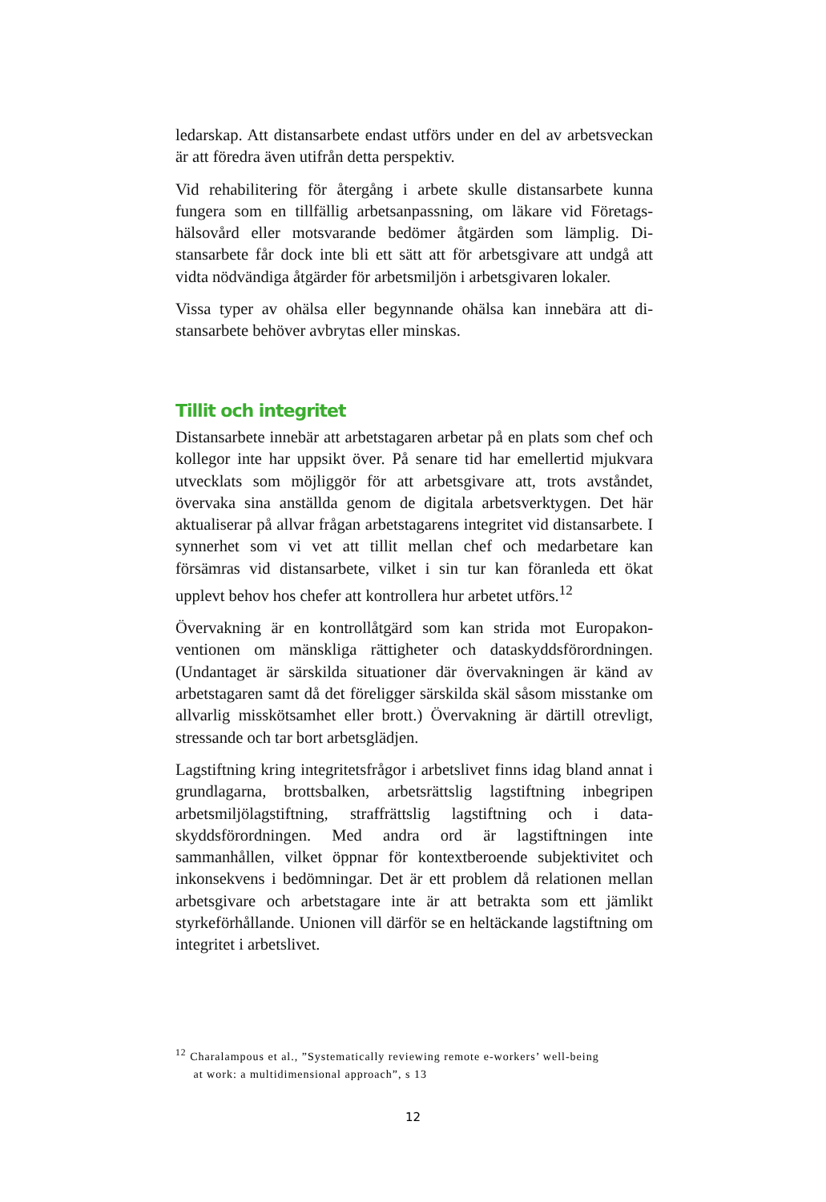ledarskap. Att distansarbete endast utförs under en del av arbets­veckan är att föredra även utifrån detta perspektiv.
Vid rehabilitering för återgång i arbete skulle distansarbete kunna fungera som en tillfällig arbetsanpassning, om läkare vid Företags­hälsovård eller motsvarande bedömer åtgärden som lämplig. Di­stansarbete får dock inte bli ett sätt att för arbetsgivare att undgå att vidta nödvändiga åtgärder för arbetsmiljön i arbetsgivaren lokaler.
Vissa typer av ohälsa eller begynnande ohälsa kan innebära att di­stansarbete behöver avbrytas eller minskas.
Tillit och integritet
Distansarbete innebär att arbetstagaren arbetar på en plats som chef och kollegor inte har uppsikt över. På senare tid har emellertid mjuk­vara utvecklats som möjliggör för att arbetsgivare att, trots avstån­det, övervaka sina anställda genom de digitala arbetsverktygen. Det här aktualiserar på allvar frågan arbetstagarens integritet vid di­stansarbete. I synnerhet som vi vet att tillit mellan chef och medar­betare kan försämras vid distansarbete, vilket i sin tur kan föranleda ett ökat upplevt behov hos chefer att kontrollera hur arbetet utförs.<sup>12</sup>
Övervakning är en kontrollåtgärd som kan strida mot Europakon­ventionen om mänskliga rättigheter och dataskyddsförordningen. (Undantaget är särskilda situationer där övervakningen är känd av arbetstagaren samt då det föreligger särskilda skäl såsom misstanke om allvarlig misskötsamhet eller brott.) Övervakning är därtill otrevligt, stressande och tar bort arbetsglädjen.
Lagstiftning kring integritetsfrågor i arbetslivet finns idag bland an­nat i grundlagarna, brottsbalken, arbetsrättslig lagstiftning inbegri­pen arbetsmiljölagstiftning, straffrättslig lagstiftning och i data­skyddsförordningen. Med andra ord är lagstiftningen inte sammanhållen, vilket öppnar för kontextberoende subjektivitet och inkonsekvens i bedömningar. Det är ett problem då relationen mel­lan arbetsgivare och arbetstagare inte är att betrakta som ett jämlikt styrkeförhållande. Unionen vill därför se en heltäckande lagstiftning om integritet i arbetslivet.
<sup>12</sup> Charalampous et al., ”Systematically reviewing remote e-workers’ well-being
at work: a multidimensional approach”, s 13
12